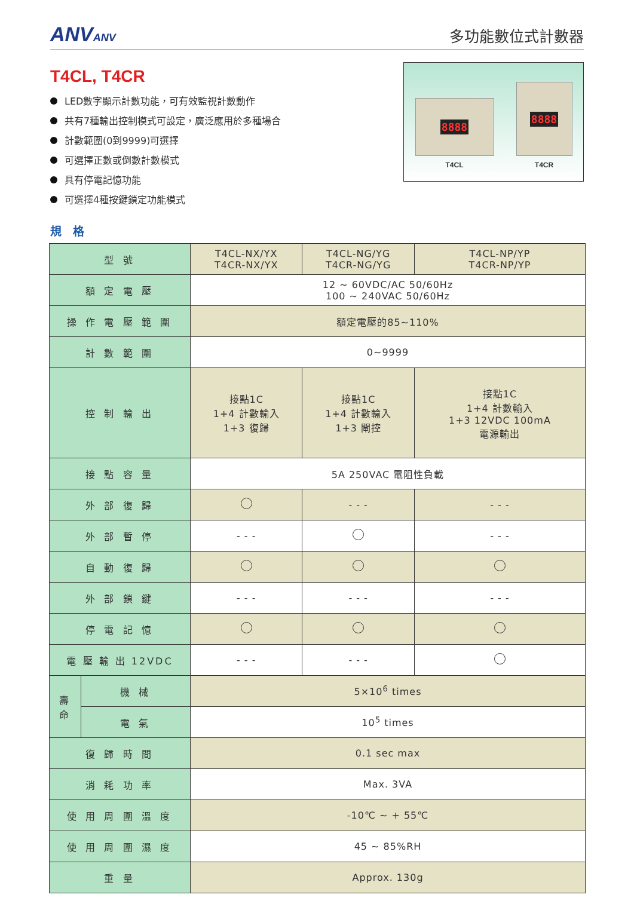ANVANV
多功能數位式計數器
T4CL, T4CR
LED數字顯示計數功能，可有效監視計數動作
共有7種輸出控制模式可設定，廣泛應用於多種場合
計數範圍(0到9999)可選擇
可選擇正數或倒數計數模式
具有停電記憶功能
可選擇4種按鍵鎖定功能模式
8888
T4CL
8888
T4CR
規 格
| 型 號 | | T4CL-NX/YX T4CR-NX/YX | T4CL-NG/YG T4CR-NG/YG | T4CL-NP/YP T4CR-NP/YP |
| 額 定 電 壓 | | 12 ~ 60VDC/AC 50/60Hz 100 ~ 240VAC 50/60Hz | | |
| 操 作 電 壓 範 圍 | | 額定電壓的85~110% | | |
| 計 數 範 圍 | | 0~9999 | | |
| 控 制 輸 出 | | 接點1C 1+4 計數輸入 1+3 復歸 | 接點1C 1+4 計數輸入 1+3 閘控 | 接點1C 1+4 計數輸入 1+3 12VDC 100mA 電源輸出 |
| 接 點 容 量 | | 5A 250VAC 電阻性負載 | | |
| 外 部 復 歸 | | | - - - | - - - |
| 外 部 暫 停 | | - - - | | - - - |
| 自 動 復 歸 | | | | |
| 外 部 鎖 鍵 | | - - - | - - - | - - - |
| 停 電 記 憶 | | | | |
| 電 壓 輸 出 12VDC | | - - - | - - - | |
| 壽 命 | 機 械 | 5×10<sup>6</sup> times | | |
| | 電 氣 | 10<sup>5</sup> times | | |
| 復 歸 時 間 | | 0.1 sec max | | |
| 消 耗 功 率 | | Max. 3VA | | |
| 使 用 周 圍 溫 度 | | -10℃ ~ + 55℃ | | |
| 使 用 周 圍 濕 度 | | 45 ~ 85%RH | | |
| 重 量 | | Approx. 130g | | |